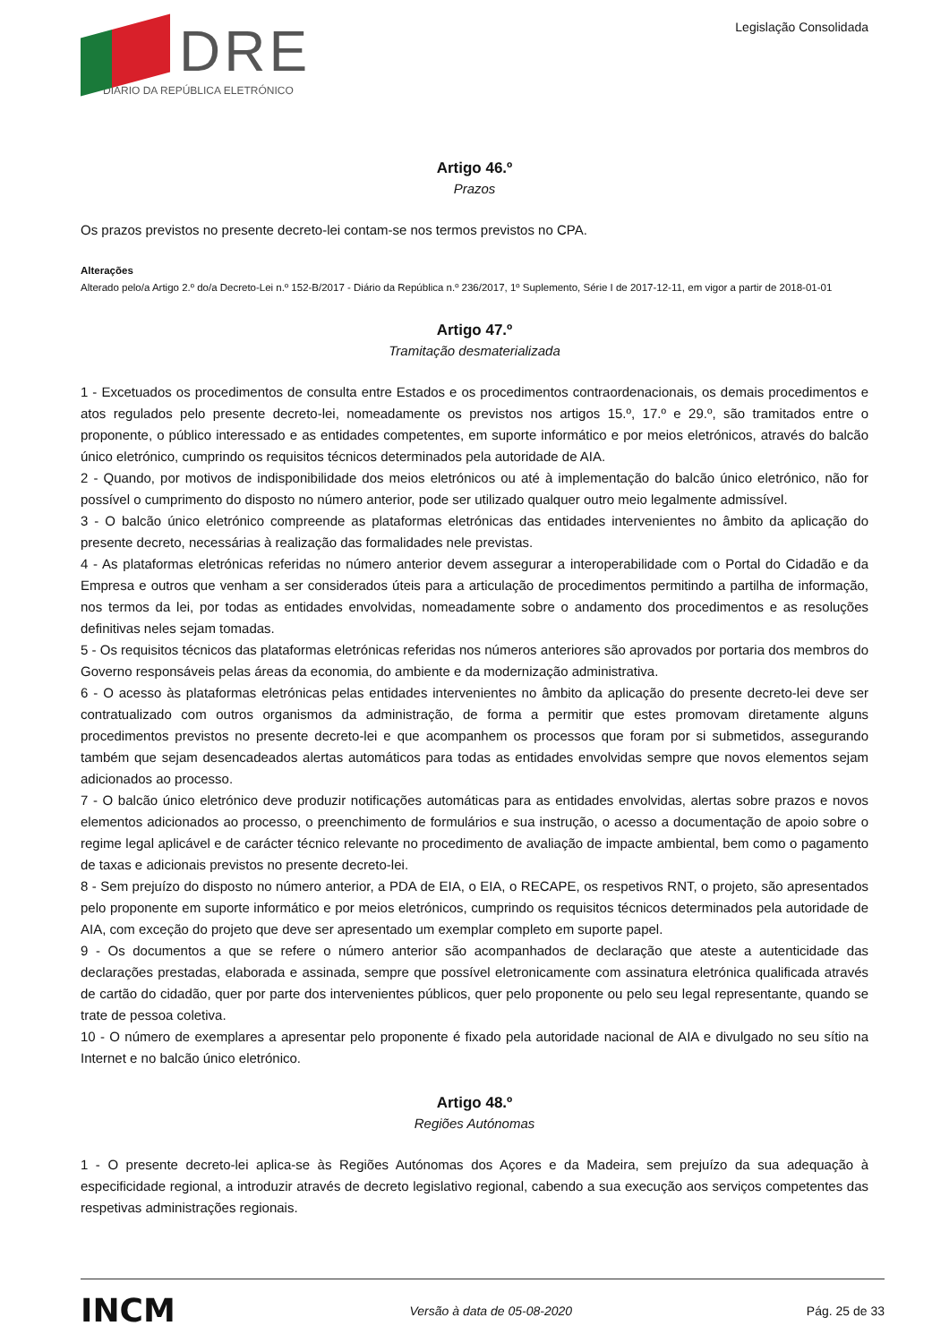DRE
DIÁRIO DA REPÚBLICA ELETRÓNICO
Legislação Consolidada
Artigo 46.º
Prazos
Os prazos previstos no presente decreto-lei contam-se nos termos previstos no CPA.
Alterações
Alterado pelo/a Artigo 2.º do/a Decreto-Lei n.º 152-B/2017 - Diário da República n.º 236/2017, 1º Suplemento, Série I de 2017-12-11, em vigor a partir de 2018-01-01
Artigo 47.º
Tramitação desmaterializada
1 - Excetuados os procedimentos de consulta entre Estados e os procedimentos contraordenacionais, os demais procedimentos e atos regulados pelo presente decreto-lei, nomeadamente os previstos nos artigos 15.º, 17.º e 29.º, são tramitados entre o proponente, o público interessado e as entidades competentes, em suporte informático e por meios eletrónicos, através do balcão único eletrónico, cumprindo os requisitos técnicos determinados pela autoridade de AIA.
2 - Quando, por motivos de indisponibilidade dos meios eletrónicos ou até à implementação do balcão único eletrónico, não for possível o cumprimento do disposto no número anterior, pode ser utilizado qualquer outro meio legalmente admissível.
3 - O balcão único eletrónico compreende as plataformas eletrónicas das entidades intervenientes no âmbito da aplicação do presente decreto, necessárias à realização das formalidades nele previstas.
4 - As plataformas eletrónicas referidas no número anterior devem assegurar a interoperabilidade com o Portal do Cidadão e da Empresa e outros que venham a ser considerados úteis para a articulação de procedimentos permitindo a partilha de informação, nos termos da lei, por todas as entidades envolvidas, nomeadamente sobre o andamento dos procedimentos e as resoluções definitivas neles sejam tomadas.
5 - Os requisitos técnicos das plataformas eletrónicas referidas nos números anteriores são aprovados por portaria dos membros do Governo responsáveis pelas áreas da economia, do ambiente e da modernização administrativa.
6 - O acesso às plataformas eletrónicas pelas entidades intervenientes no âmbito da aplicação do presente decreto-lei deve ser contratualizado com outros organismos da administração, de forma a permitir que estes promovam diretamente alguns procedimentos previstos no presente decreto-lei e que acompanhem os processos que foram por si submetidos, assegurando também que sejam desencadeados alertas automáticos para todas as entidades envolvidas sempre que novos elementos sejam adicionados ao processo.
7 - O balcão único eletrónico deve produzir notificações automáticas para as entidades envolvidas, alertas sobre prazos e novos elementos adicionados ao processo, o preenchimento de formulários e sua instrução, o acesso a documentação de apoio sobre o regime legal aplicável e de carácter técnico relevante no procedimento de avaliação de impacte ambiental, bem como o pagamento de taxas e adicionais previstos no presente decreto-lei.
8 - Sem prejuízo do disposto no número anterior, a PDA de EIA, o EIA, o RECAPE, os respetivos RNT, o projeto, são apresentados pelo proponente em suporte informático e por meios eletrónicos, cumprindo os requisitos técnicos determinados pela autoridade de AIA, com exceção do projeto que deve ser apresentado um exemplar completo em suporte papel.
9 - Os documentos a que se refere o número anterior são acompanhados de declaração que ateste a autenticidade das declarações prestadas, elaborada e assinada, sempre que possível eletronicamente com assinatura eletrónica qualificada através de cartão do cidadão, quer por parte dos intervenientes públicos, quer pelo proponente ou pelo seu legal representante, quando se trate de pessoa coletiva.
10 - O número de exemplares a apresentar pelo proponente é fixado pela autoridade nacional de AIA e divulgado no seu sítio na Internet e no balcão único eletrónico.
Artigo 48.º
Regiões Autónomas
1 - O presente decreto-lei aplica-se às Regiões Autónomas dos Açores e da Madeira, sem prejuízo da sua adequação à especificidade regional, a introduzir através de decreto legislativo regional, cabendo a sua execução aos serviços competentes das respetivas administrações regionais.
INCM Versão à data de 05-08-2020 Pág. 25 de 33